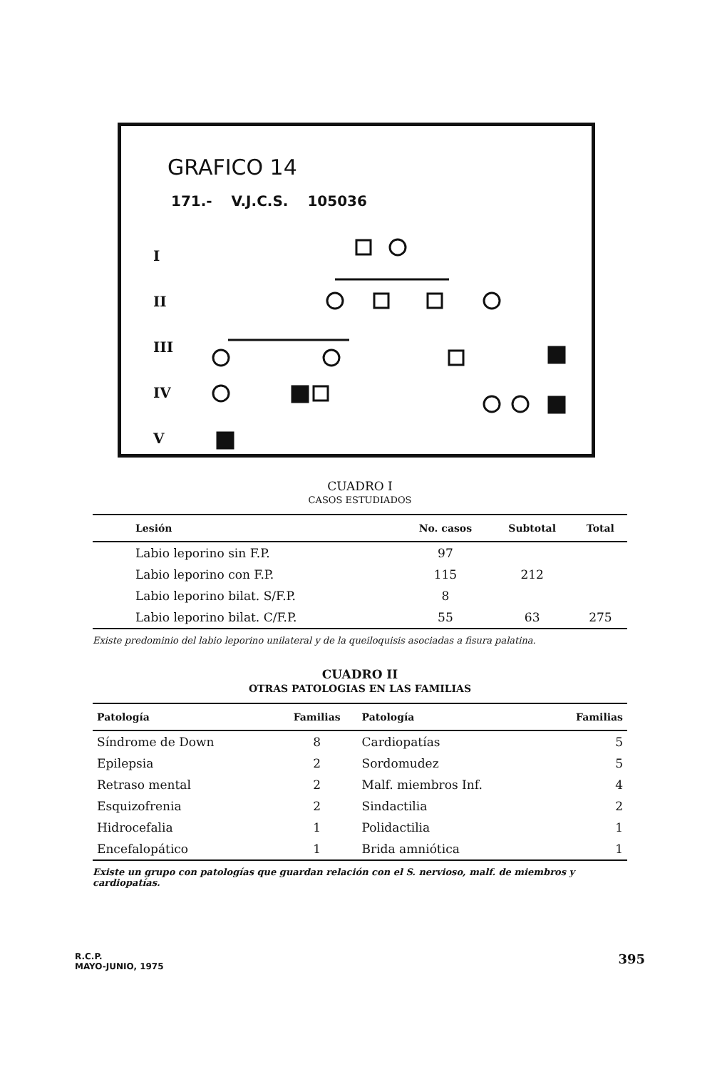GRAFICO 14
171.- V.J.C.S. 105036
I
II
III
IV
V
CUADRO I
CASOS ESTUDIADOS
| Lesión | No. casos | Subtotal | Total |
| --- | --- | --- | --- |
| Labio leporino sin F.P. | 97 | | |
| Labio leporino con F.P. | 115 | 212 | |
| Labio leporino bilat. S/F.P. | 8 | | |
| Labio leporino bilat. C/F.P. | 55 | 63 | 275 |
Existe predominio del labio leporino unilateral y de la queiloquisis asociadas a fisura palatina.
CUADRO II
OTRAS PATOLOGIAS EN LAS FAMILIAS
| Patología | Familias | Patología | Familias |
| --- | --- | --- | --- |
| Síndrome de Down | 8 | Cardiopatías | 5 |
| Epilepsia | 2 | Sordomudez | 5 |
| Retraso mental | 2 | Malf. miembros Inf. | 4 |
| Esquizofrenia | 2 | Sindactilia | 2 |
| Hidrocefalia | 1 | Polidactilia | 1 |
| Encefalopático | 1 | Brida amniótica | 1 |
Existe un grupo con patologías que guardan relación con el S. nervioso, malf. de miembros y cardiopatías.
R.C.P.
MAYO-JUNIO, 1975
395